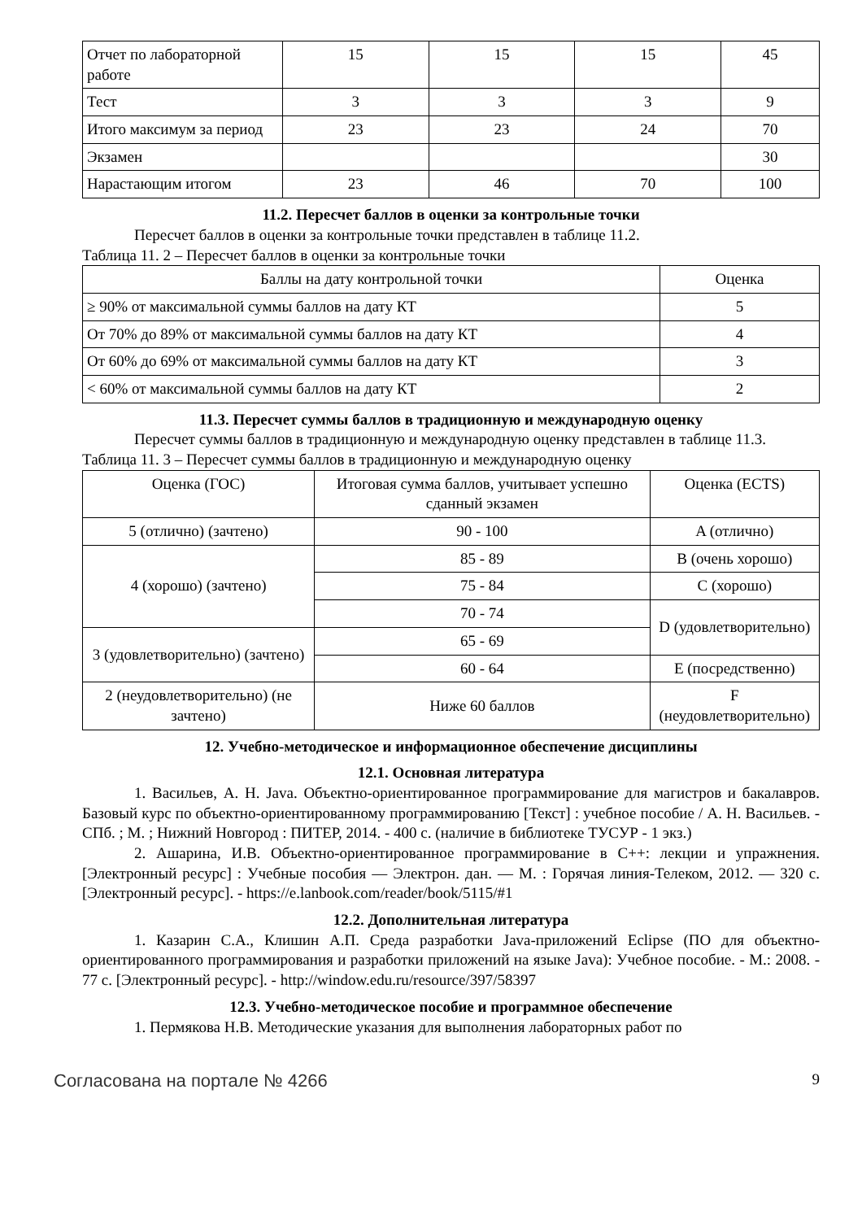| Отчет по лабораторной работе | 15 | 15 | 15 | 45 |
| Тест | 3 | 3 | 3 | 9 |
| Итого максимум за период | 23 | 23 | 24 | 70 |
| Экзамен | | | | 30 |
| Нарастающим итогом | 23 | 46 | 70 | 100 |
11.2. Пересчет баллов в оценки за контрольные точки
Пересчет баллов в оценки за контрольные точки представлен в таблице 11.2.
Таблица 11. 2 – Пересчет баллов в оценки за контрольные точки
| Баллы на дату контрольной точки | Оценка |
| --- | --- |
| ≥ 90% от максимальной суммы баллов на дату КТ | 5 |
| От 70% до 89% от максимальной суммы баллов на дату КТ | 4 |
| От 60% до 69% от максимальной суммы баллов на дату КТ | 3 |
| < 60% от максимальной суммы баллов на дату КТ | 2 |
11.3. Пересчет суммы баллов в традиционную и международную оценку
Пересчет суммы баллов в традиционную и международную оценку представлен в таблице 11.3.
Таблица 11. 3 – Пересчет суммы баллов в традиционную и международную оценку
| Оценка (ГОС) | Итоговая сумма баллов, учитывает успешно сданный экзамен | Оценка (ECTS) |
| --- | --- | --- |
| 5 (отлично) (зачтено) | 90 - 100 | A (отлично) |
| 4 (хорошо) (зачтено) | 85 - 89 | B (очень хорошо) |
| | 75 - 84 | C (хорошо) |
| | 70 - 74 | D (удовлетворительно) |
| 3 (удовлетворительно) (зачтено) | 65 - 69 | |
| | 60 - 64 | E (посредственно) |
| 2 (неудовлетворительно) (не зачтено) | Ниже 60 баллов | F (неудовлетворительно) |
12. Учебно-методическое и информационное обеспечение дисциплины
12.1. Основная литература
1. Васильев, А. Н. Java. Объектно-ориентированное программирование для магистров и бакалавров. Базовый курс по объектно-ориентированному программированию [Текст] : учебное пособие / А. Н. Васильев. - СПб. ; М. ; Нижний Новгород : ПИТЕР, 2014. - 400 с. (наличие в библиотеке ТУСУР - 1 экз.)
2. Ашарина, И.В. Объектно-ориентированное программирование в C++: лекции и упражнения. [Электронный ресурс] : Учебные пособия — Электрон. дан. — М. : Горячая линия-Телеком, 2012. — 320 с. [Электронный ресурс]. - https://e.lanbook.com/reader/book/5115/#1
12.2. Дополнительная литература
1. Казарин С.А., Клишин А.П. Среда разработки Java-приложений Eclipse (ПО для объектно-ориентированного программирования и разработки приложений на языке Java): Учебное пособие. - М.: 2008. - 77 с. [Электронный ресурс]. - http://window.edu.ru/resource/397/58397
12.3. Учебно-методическое пособие и программное обеспечение
1. Пермякова Н.В. Методические указания для выполнения лабораторных работ по
Согласована на портале № 4266 9